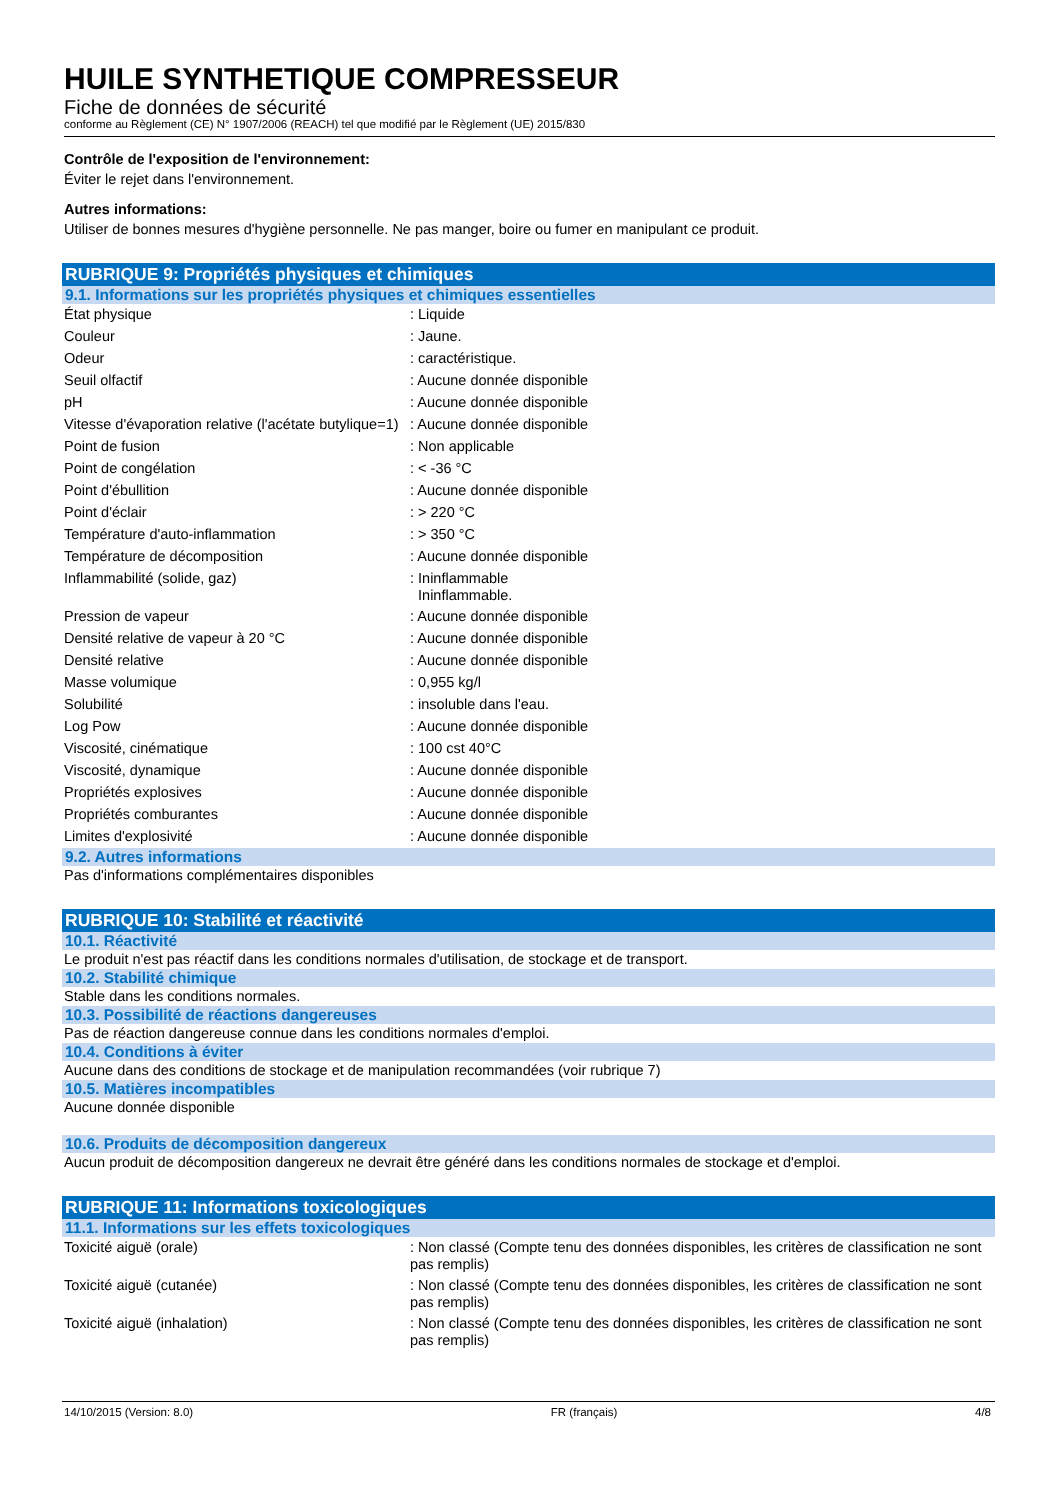HUILE SYNTHETIQUE COMPRESSEUR
Fiche de données de sécurité
conforme au Règlement (CE) N° 1907/2006 (REACH) tel que modifié par le Règlement (UE) 2015/830
Contrôle de l'exposition de l'environnement:
Éviter le rejet dans l'environnement.
Autres informations:
Utiliser de bonnes mesures d'hygiène personnelle. Ne pas manger, boire ou fumer en manipulant ce produit.
RUBRIQUE 9: Propriétés physiques et chimiques
9.1. Informations sur les propriétés physiques et chimiques essentielles
| État physique | : Liquide |
| Couleur | : Jaune. |
| Odeur | : caractéristique. |
| Seuil olfactif | : Aucune donnée disponible |
| pH | : Aucune donnée disponible |
| Vitesse d'évaporation relative (l'acétate butylique=1) | : Aucune donnée disponible |
| Point de fusion | : Non applicable |
| Point de congélation | : < -36 °C |
| Point d'ébullition | : Aucune donnée disponible |
| Point d'éclair | : > 220 °C |
| Température d'auto-inflammation | : > 350 °C |
| Température de décomposition | : Aucune donnée disponible |
| Inflammabilité (solide, gaz) | : Ininflammable Ininflammable. |
| Pression de vapeur | : Aucune donnée disponible |
| Densité relative de vapeur à 20 °C | : Aucune donnée disponible |
| Densité relative | : Aucune donnée disponible |
| Masse volumique | : 0,955 kg/l |
| Solubilité | : insoluble dans l'eau. |
| Log Pow | : Aucune donnée disponible |
| Viscosité, cinématique | : 100 cst 40°C |
| Viscosité, dynamique | : Aucune donnée disponible |
| Propriétés explosives | : Aucune donnée disponible |
| Propriétés comburantes | : Aucune donnée disponible |
| Limites d'explosivité | : Aucune donnée disponible |
9.2. Autres informations
Pas d'informations complémentaires disponibles
RUBRIQUE 10: Stabilité et réactivité
10.1. Réactivité
Le produit n'est pas réactif dans les conditions normales d'utilisation, de stockage et de transport.
10.2. Stabilité chimique
Stable dans les conditions normales.
10.3. Possibilité de réactions dangereuses
Pas de réaction dangereuse connue dans les conditions normales d'emploi.
10.4. Conditions à éviter
Aucune dans des conditions de stockage et de manipulation recommandées (voir rubrique 7)
10.5. Matières incompatibles
Aucune donnée disponible
10.6. Produits de décomposition dangereux
Aucun produit de décomposition dangereux ne devrait être généré dans les conditions normales de stockage et d'emploi.
RUBRIQUE 11: Informations toxicologiques
11.1. Informations sur les effets toxicologiques
| Toxicité aiguë (orale) | : Non classé (Compte tenu des données disponibles, les critères de classification ne sont pas remplis) |
| Toxicité aiguë (cutanée) | : Non classé (Compte tenu des données disponibles, les critères de classification ne sont pas remplis) |
| Toxicité aiguë (inhalation) | : Non classé (Compte tenu des données disponibles, les critères de classification ne sont pas remplis) |
14/10/2015 (Version: 8.0) FR (français) 4/8